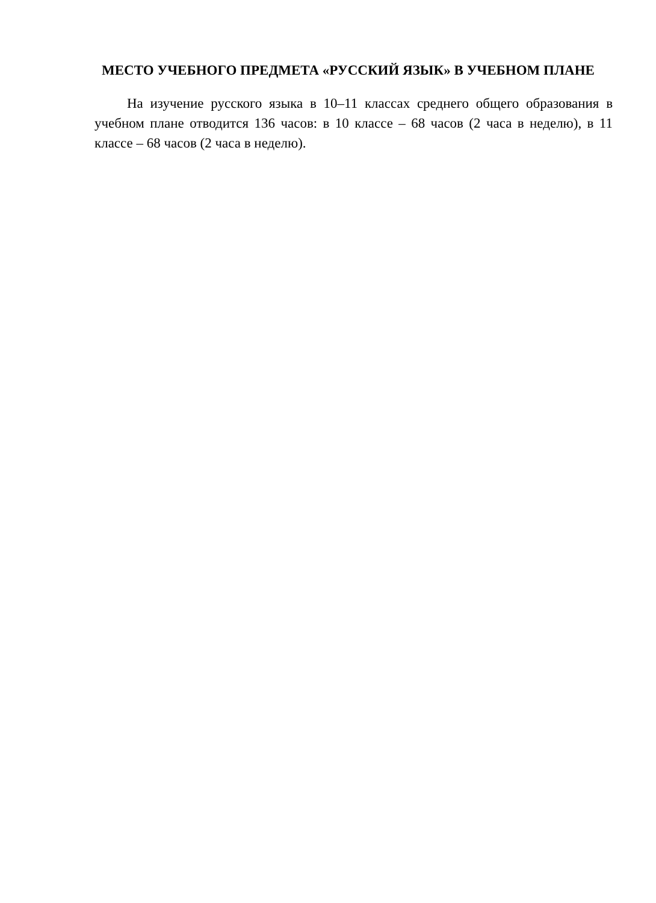МЕСТО УЧЕБНОГО ПРЕДМЕТА «РУССКИЙ ЯЗЫК» В УЧЕБНОМ ПЛАНЕ
На изучение русского языка в 10–11 классах среднего общего образования в учебном плане отводится 136 часов: в 10 классе – 68 часов (2 часа в неделю), в 11 классе – 68 часов (2 часа в неделю).